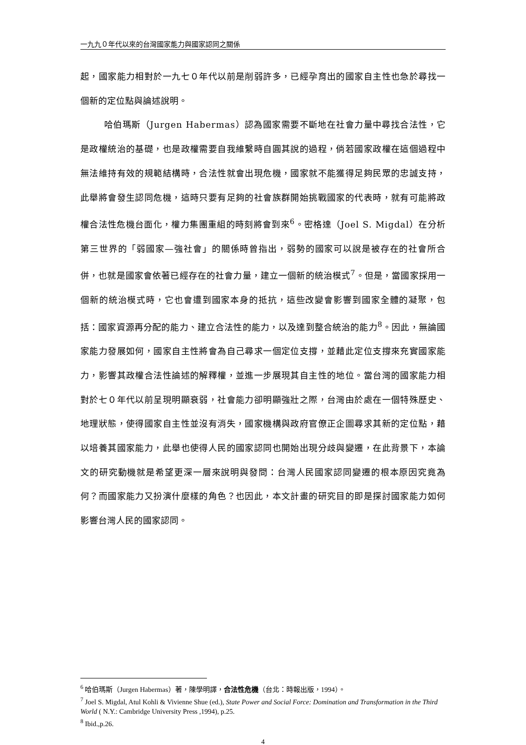一九九０年代以來的台灣國家能力與國家認同之關係
起，國家能力相對於一九七０年代以前是削弱許多，已經孕育出的國家自主性也急於尋找一個新的定位點與論述說明。
哈伯瑪斯（Jurgen Habermas）認為國家需要不斷地在社會力量中尋找合法性，它是政權統治的基礎，也是政權需要自我維繫時自圓其說的過程，倘若國家政權在這個過程中無法維持有效的規範結構時，合法性就會出現危機，國家就不能獲得足夠民眾的忠誠支持，此舉將會發生認同危機，這時只要有足夠的社會族群開始挑戰國家的代表時，就有可能將政權合法性危機台面化，權力集團重組的時刻將會到來<sup>6</sup>。密格達（Joel S. Migdal）在分析第三世界的「弱國家—強社會」的關係時曾指出，弱勢的國家可以說是被存在的社會所合併，也就是國家會依著已經存在的社會力量，建立一個新的統治模式<sup>7</sup>。但是，當國家採用一個新的統治模式時，它也會遭到國家本身的抵抗，這些改變會影響到國家全體的凝聚，包括：國家資源再分配的能力、建立合法性的能力，以及達到整合統治的能力<sup>8</sup>。因此，無論國家能力發展如何，國家自主性將會為自己尋求一個定位支撐，並藉此定位支撐來充實國家能力，影響其政權合法性論述的解釋權，並進一步展現其自主性的地位。當台灣的國家能力相對於七０年代以前呈現明顯衰弱，社會能力卻明顯強壯之際，台灣由於處在一個特殊歷史、地理狀態，使得國家自主性並沒有消失，國家機構與政府官僚正企圖尋求其新的定位點，藉以培養其國家能力，此舉也使得人民的國家認同也開始出現分歧與變遷，在此背景下，本論文的研究動機就是希望更深一層來說明與發問：台灣人民國家認同變遷的根本原因究竟為何？而國家能力又扮演什麼樣的角色？也因此，本文計畫的研究目的即是探討國家能力如何影響台灣人民的國家認同。
<sup>6</sup> 哈伯瑪斯（Jurgen Habermas）著，陳學明譯，合法性危機（台北：時報出版，1994）。
<sup>7</sup> Joel S. Migdal, Atul Kohli & Vivienne Shue (ed.), State Power and Social Force: Domination and Transformation in the Third World ( N.Y.: Cambridge University Press ,1994), p.25.
<sup>8</sup> Ibid.,p.26.
4